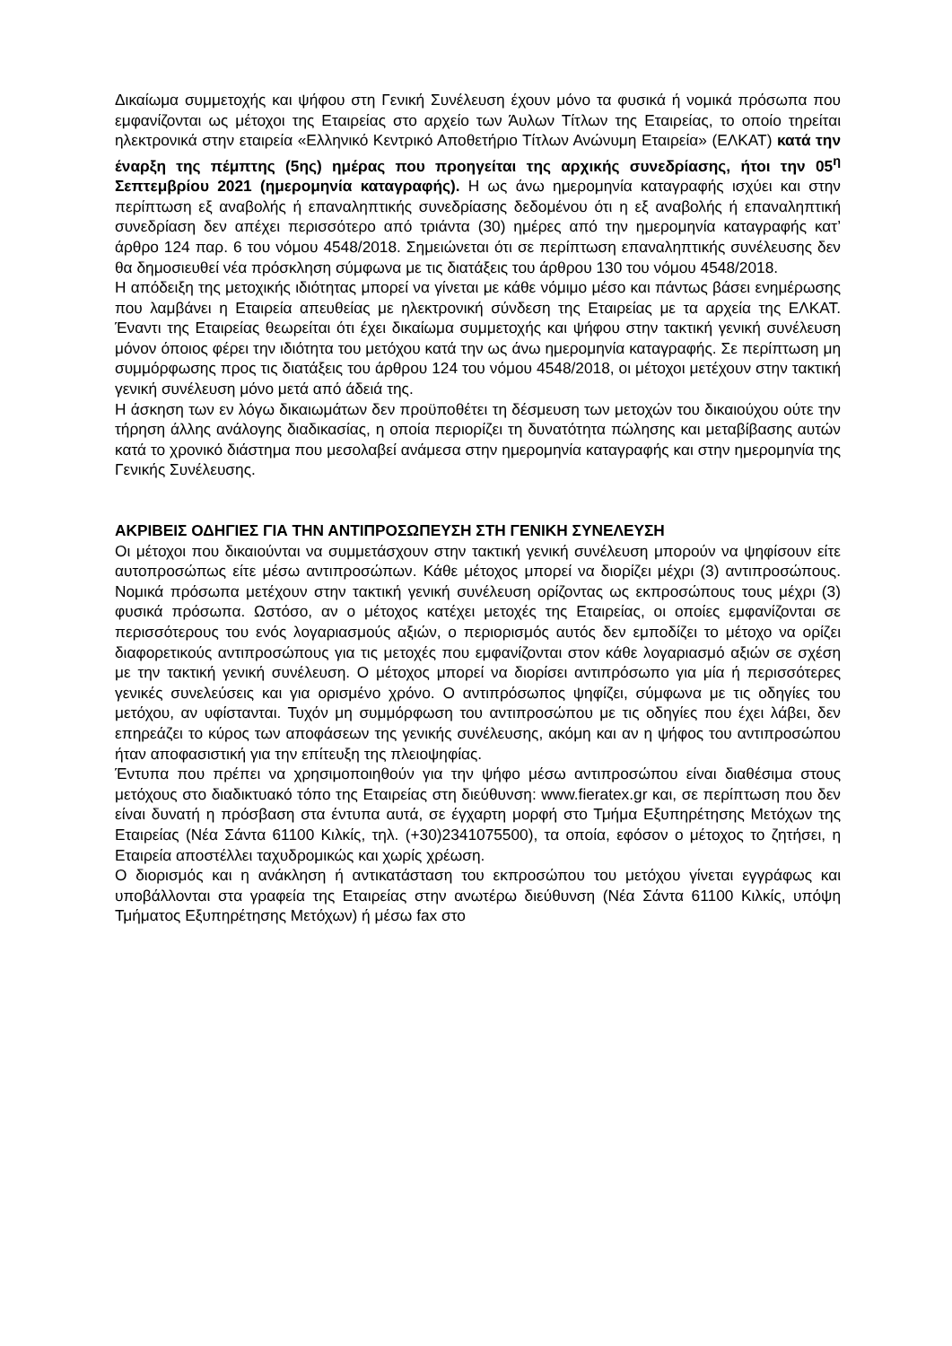Δικαίωμα συμμετοχής και ψήφου στη Γενική Συνέλευση έχουν μόνο τα φυσικά ή νομικά πρόσωπα που εμφανίζονται ως μέτοχοι της Εταιρείας στο αρχείο των Άυλων Τίτλων της Εταιρείας, το οποίο τηρείται ηλεκτρονικά στην εταιρεία «Ελληνικό Κεντρικό Αποθετήριο Τίτλων Ανώνυμη Εταιρεία» (ΕΛΚΑΤ) κατά την έναρξη της πέμπτης (5ης) ημέρας που προηγείται της αρχικής συνεδρίασης, ήτοι την 05<sup>η</sup> Σεπτεμβρίου 2021 (ημερομηνία καταγραφής). Η ως άνω ημερομηνία καταγραφής ισχύει και στην περίπτωση εξ αναβολής ή επαναληπτικής συνεδρίασης δεδομένου ότι η εξ αναβολής ή επαναληπτική συνεδρίαση δεν απέχει περισσότερο από τριάντα (30) ημέρες από την ημερομηνία καταγραφής κατ’ άρθρο 124 παρ. 6 του νόμου 4548/2018. Σημειώνεται ότι σε περίπτωση επαναληπτικής συνέλευσης δεν θα δημοσιευθεί νέα πρόσκληση σύμφωνα με τις διατάξεις του άρθρου 130 του νόμου 4548/2018.
Η απόδειξη της μετοχικής ιδιότητας μπορεί να γίνεται με κάθε νόμιμο μέσο και πάντως βάσει ενημέρωσης που λαμβάνει η Εταιρεία απευθείας με ηλεκτρονική σύνδεση της Εταιρείας με τα αρχεία της ΕΛΚΑΤ. Έναντι της Εταιρείας θεωρείται ότι έχει δικαίωμα συμμετοχής και ψήφου στην τακτική γενική συνέλευση μόνον όποιος φέρει την ιδιότητα του μετόχου κατά την ως άνω ημερομηνία καταγραφής. Σε περίπτωση μη συμμόρφωσης προς τις διατάξεις του άρθρου 124 του νόμου 4548/2018, οι μέτοχοι μετέχουν στην τακτική γενική συνέλευση μόνο μετά από άδειά της.
Η άσκηση των εν λόγω δικαιωμάτων δεν προϋποθέτει τη δέσμευση των μετοχών του δικαιούχου ούτε την τήρηση άλλης ανάλογης διαδικασίας, η οποία περιορίζει τη δυνατότητα πώλησης και μεταβίβασης αυτών κατά το χρονικό διάστημα που μεσολαβεί ανάμεσα στην ημερομηνία καταγραφής και στην ημερομηνία της Γενικής Συνέλευσης.
ΑΚΡΙΒΕΙΣ ΟΔΗΓΙΕΣ ΓΙΑ ΤΗΝ ΑΝΤΙΠΡΟΣΩΠΕΥΣΗ ΣΤΗ ΓΕΝΙΚΗ ΣΥΝΕΛΕΥΣΗ
Οι μέτοχοι που δικαιούνται να συμμετάσχουν στην τακτική γενική συνέλευση μπορούν να ψηφίσουν είτε αυτοπροσώπως είτε μέσω αντιπροσώπων. Κάθε μέτοχος μπορεί να διορίζει μέχρι (3) αντιπροσώπους. Νομικά πρόσωπα μετέχουν στην τακτική γενική συνέλευση ορίζοντας ως εκπροσώπους τους μέχρι (3) φυσικά πρόσωπα. Ωστόσο, αν ο μέτοχος κατέχει μετοχές της Εταιρείας, οι οποίες εμφανίζονται σε περισσότερους του ενός λογαριασμούς αξιών, ο περιορισμός αυτός δεν εμποδίζει το μέτοχο να ορίζει διαφορετικούς αντιπροσώπους για τις μετοχές που εμφανίζονται στον κάθε λογαριασμό αξιών σε σχέση με την τακτική γενική συνέλευση. Ο μέτοχος μπορεί να διορίσει αντιπρόσωπο για μία ή περισσότερες γενικές συνελεύσεις και για ορισμένο χρόνο. Ο αντιπρόσωπος ψηφίζει, σύμφωνα με τις οδηγίες του μετόχου, αν υφίστανται. Τυχόν μη συμμόρφωση του αντιπροσώπου με τις οδηγίες που έχει λάβει, δεν επηρεάζει το κύρος των αποφάσεων της γενικής συνέλευσης, ακόμη και αν η ψήφος του αντιπροσώπου ήταν αποφασιστική για την επίτευξη της πλειοψηφίας.
Έντυπα που πρέπει να χρησιμοποιηθούν για την ψήφο μέσω αντιπροσώπου είναι διαθέσιμα στους μετόχους στο διαδικτυακό τόπο της Εταιρείας στη διεύθυνση: www.fieratex.gr και, σε περίπτωση που δεν είναι δυνατή η πρόσβαση στα έντυπα αυτά, σε έγχαρτη μορφή στο Τμήμα Εξυπηρέτησης Μετόχων της Εταιρείας (Νέα Σάντα 61100 Κιλκίς, τηλ. (+30)2341075500), τα οποία, εφόσον ο μέτοχος το ζητήσει, η Εταιρεία αποστέλλει ταχυδρομικώς και χωρίς χρέωση.
Ο διορισμός και η ανάκληση ή αντικατάσταση του εκπροσώπου του μετόχου γίνεται εγγράφως και υποβάλλονται στα γραφεία της Εταιρείας στην ανωτέρω διεύθυνση (Νέα Σάντα 61100 Κιλκίς, υπόψη Τμήματος Εξυπηρέτησης Μετόχων) ή μέσω fax στο